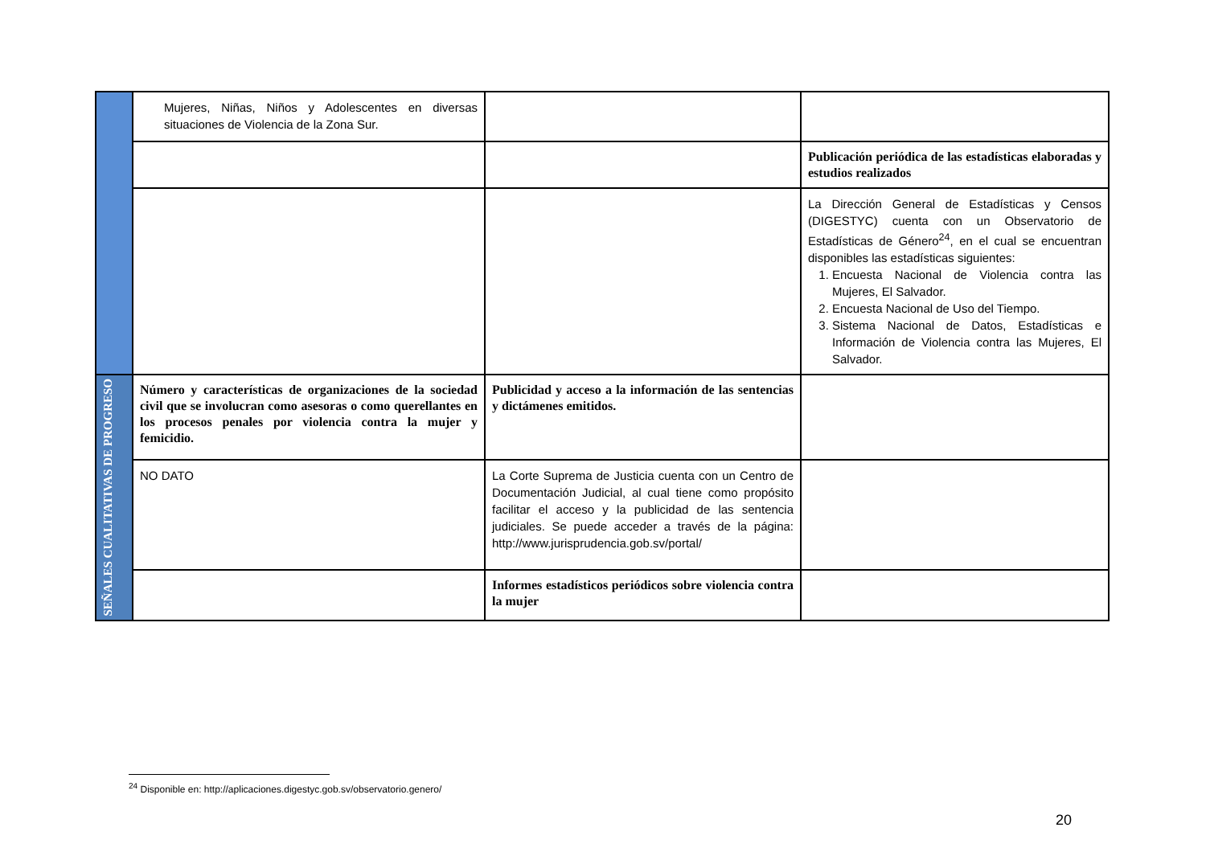| | Mujeres, Niñas, Niños y Adolescentes en diversas situaciones de Violencia de la Zona Sur. | | |
| | | | Publicación periódica de las estadísticas elaboradas y estudios realizados |
| | | | La Dirección General de Estadísticas y Censos (DIGESTYC) cuenta con un Observatorio de Estadísticas de Género<sup>24</sup>, en el cual se encuentran disponibles las estadísticas siguientes: 1. Encuesta Nacional de Violencia contra las Mujeres, El Salvador. 2. Encuesta Nacional de Uso del Tiempo. 3. Sistema Nacional de Datos, Estadísticas e Información de Violencia contra las Mujeres, El Salvador. |
| SEÑALES CUALITATIVAS DE PROGRESO | Número y características de organizaciones de la sociedad civil que se involucran como asesoras o como querellantes en los procesos penales por violencia contra la mujer y femicidio. | Publicidad y acceso a la información de las sentencias y dictámenes emitidos. | |
| | NO DATO | La Corte Suprema de Justicia cuenta con un Centro de Documentación Judicial, al cual tiene como propósito facilitar el acceso y la publicidad de las sentencia judiciales. Se puede acceder a través de la página: http://www.jurisprudencia.gob.sv/portal/ | |
| | | Informes estadísticos periódicos sobre violencia contra la mujer | |
<sup>24</sup> Disponible en: http://aplicaciones.digestyc.gob.sv/observatorio.genero/
20